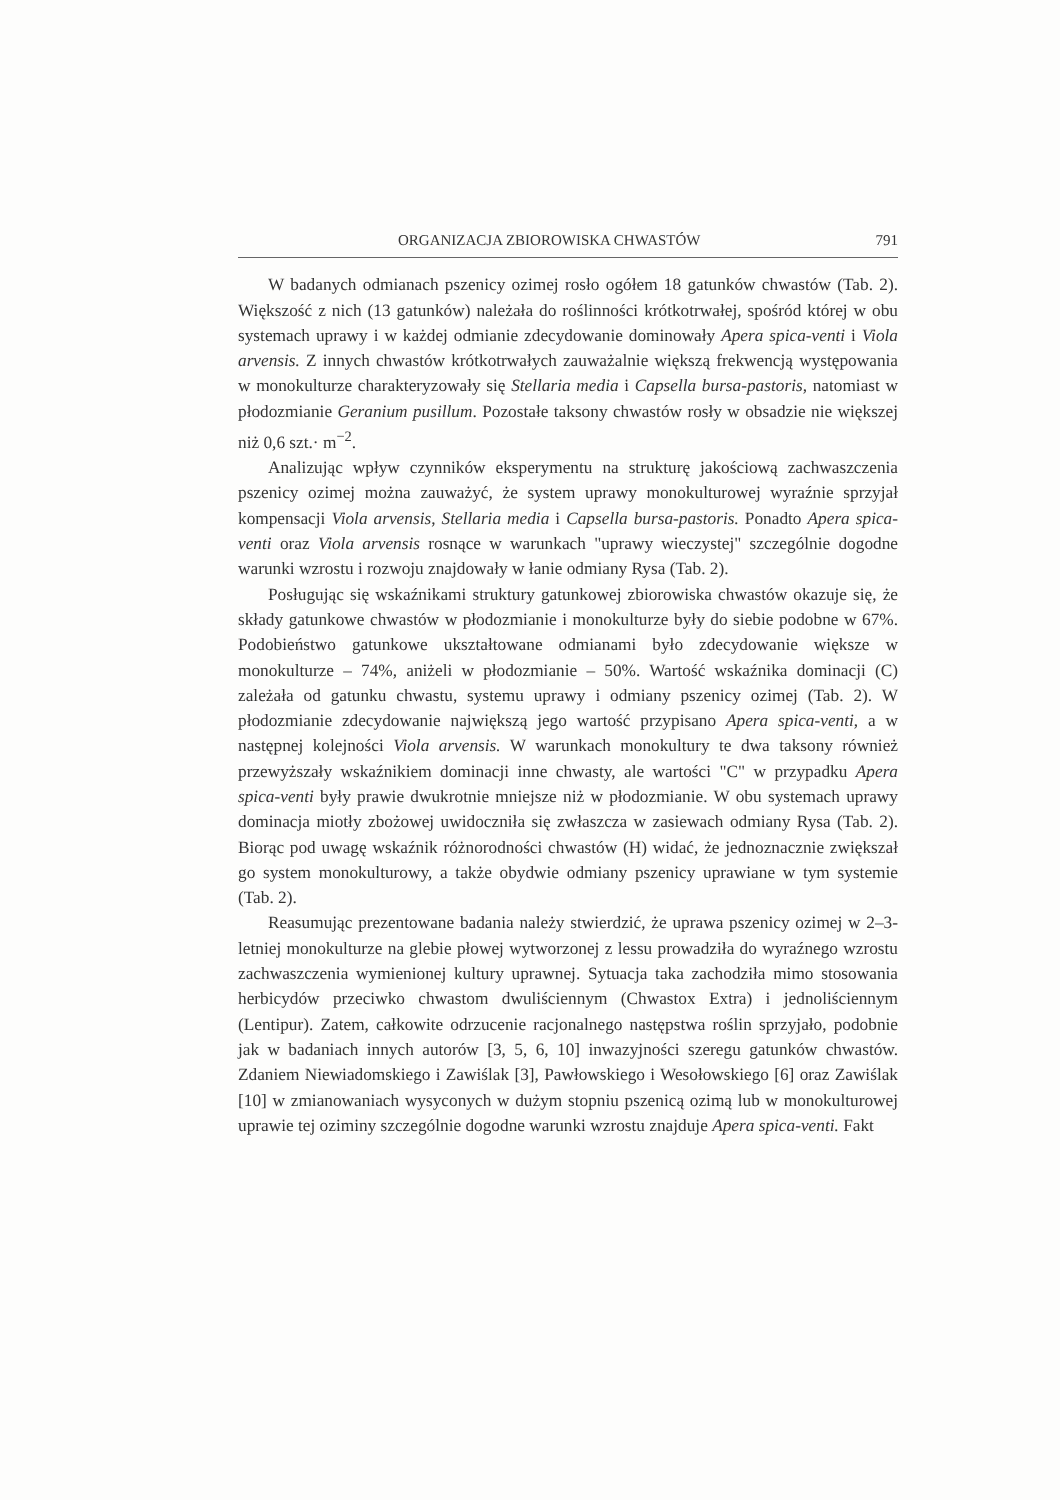ORGANIZACJA ZBIOROWISKA CHWASTÓW 791
W badanych odmianach pszenicy ozimej rosło ogółem 18 gatunków chwastów (Tab. 2). Większość z nich (13 gatunków) należała do roślinności krótkotrwałej, spośród której w obu systemach uprawy i w każdej odmianie zdecydowanie dominowały Apera spica-venti i Viola arvensis. Z innych chwastów krótkotrwałych zauważalnie większą frekwencją występowania w monokulturze charakteryzowały się Stellaria media i Capsella bursa-pastoris, natomiast w płodozmianie Geranium pusillum. Pozostałe taksony chwastów rosły w obsadzie nie większej niż 0,6 szt.· m<sup>−2</sup>.
Analizując wpływ czynników eksperymentu na strukturę jakościową zachwaszczenia pszenicy ozimej można zauważyć, że system uprawy monokulturowej wyraźnie sprzyjał kompensacji Viola arvensis, Stellaria media i Capsella bursa-pastoris. Ponadto Apera spica-venti oraz Viola arvensis rosnące w warunkach "uprawy wieczystej" szczególnie dogodne warunki wzrostu i rozwoju znajdowały w łanie odmiany Rysa (Tab. 2).
Posługując się wskaźnikami struktury gatunkowej zbiorowiska chwastów okazuje się, że składy gatunkowe chwastów w płodozmianie i monokulturze były do siebie podobne w 67%. Podobieństwo gatunkowe ukształtowane odmianami było zdecydowanie większe w monokulturze – 74%, aniżeli w płodozmianie – 50%. Wartość wskaźnika dominacji (C) zależała od gatunku chwastu, systemu uprawy i odmiany pszenicy ozimej (Tab. 2). W płodozmianie zdecydowanie największą jego wartość przypisano Apera spica-venti, a w następnej kolejności Viola arvensis. W warunkach monokultury te dwa taksony również przewyższały wskaźnikiem dominacji inne chwasty, ale wartości "C" w przypadku Apera spica-venti były prawie dwukrotnie mniejsze niż w płodozmianie. W obu systemach uprawy dominacja miotły zbożowej uwidoczniła się zwłaszcza w zasiewach odmiany Rysa (Tab. 2). Biorąc pod uwagę wskaźnik różnorodności chwastów (H) widać, że jednoznacznie zwiększał go system monokulturowy, a także obydwie odmiany pszenicy uprawiane w tym systemie (Tab. 2).
Reasumując prezentowane badania należy stwierdzić, że uprawa pszenicy ozimej w 2–3-letniej monokulturze na glebie płowej wytworzonej z lessu prowadziła do wyraźnego wzrostu zachwaszczenia wymienionej kultury uprawnej. Sytuacja taka zachodziła mimo stosowania herbicydów przeciwko chwastom dwuliściennym (Chwastox Extra) i jednoliściennym (Lentipur). Zatem, całkowite odrzucenie racjonalnego następstwa roślin sprzyjało, podobnie jak w badaniach innych autorów [3, 5, 6, 10] inwazyjności szeregu gatunków chwastów. Zdaniem Niewiadomskiego i Zawiślak [3], Pawłowskiego i Wesołowskiego [6] oraz Zawiślak [10] w zmianowaniach wysyconych w dużym stopniu pszenicą ozimą lub w monokulturowej uprawie tej oziminy szczególnie dogodne warunki wzrostu znajduje Apera spica-venti. Fakt